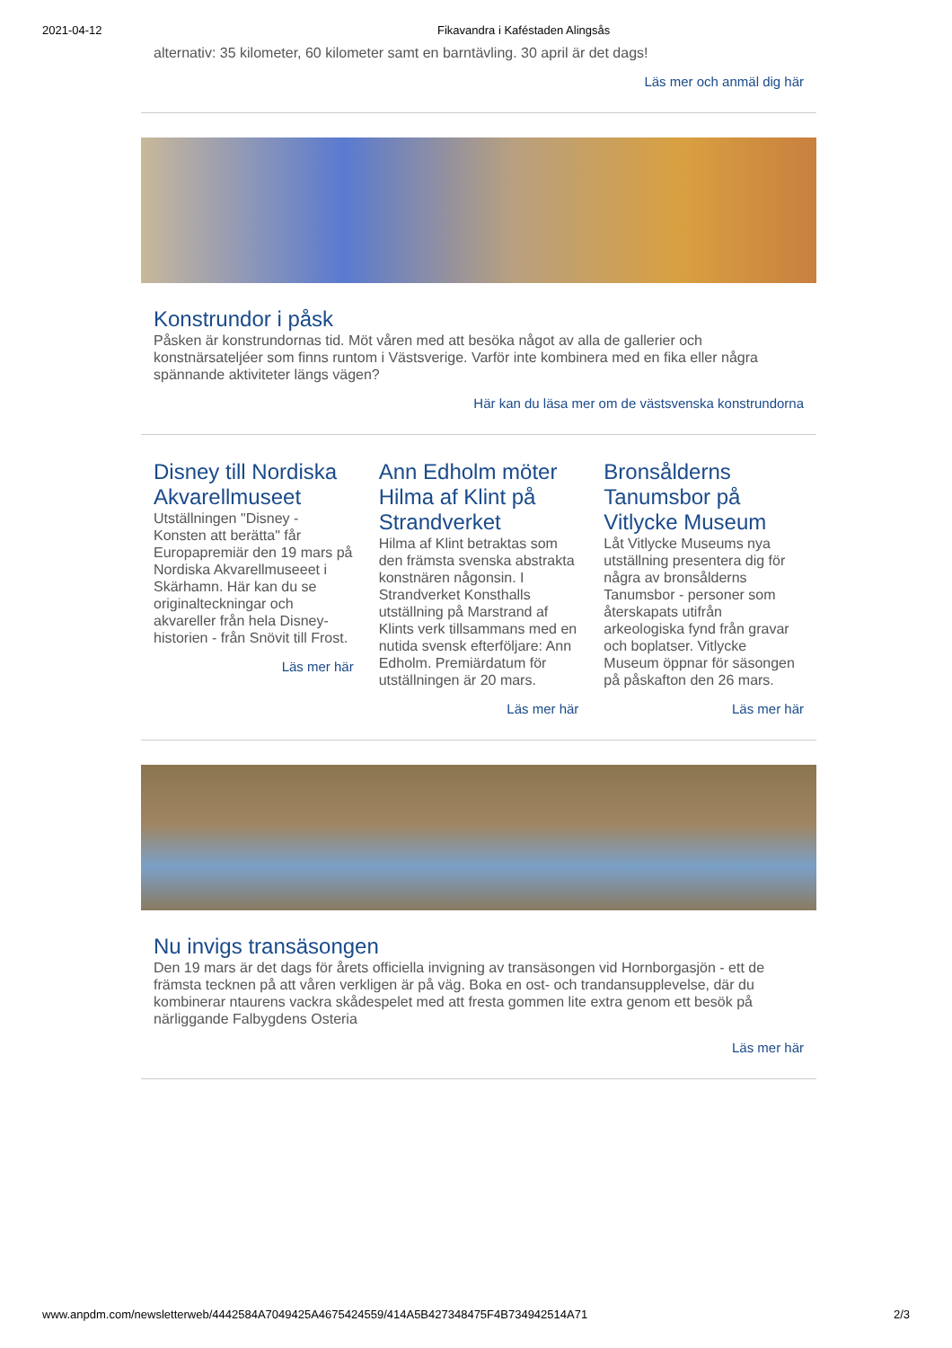2021-04-12 Fikavandra i Kaféstaden Alingsås
alternativ: 35 kilometer, 60 kilometer samt en barntävling. 30 april är det dags!
Läs mer och anmäl dig här
Konstrundor i påsk
Påsken är konstrundornas tid. Möt våren med att besöka något av alla de gallerier och konstnärsateljéer som finns runtom i Västsverige. Varför inte kombinera med en fika eller några spännande aktiviteter längs vägen?
Här kan du läsa mer om de västsvenska konstrundorna
Disney till Nordiska Akvarellmuseet
Utställningen "Disney - Konsten att berätta" får Europapremiär den 19 mars på Nordiska Akvarellmuseeet i Skärhamn. Här kan du se originalteckningar och akvareller från hela Disney-historien - från Snövit till Frost.
Läs mer här
Ann Edholm möter Hilma af Klint på Strandverket
Hilma af Klint betraktas som den främsta svenska abstrakta konstnären någonsin. I Strandverket Konsthalls utställning på Marstrand af Klints verk tillsammans med en nutida svensk efterföljare: Ann Edholm. Premiärdatum för utställningen är 20 mars.
Läs mer här
Bronsålderns Tanumsbor på Vitlycke Museum
Låt Vitlycke Museums nya utställning presentera dig för några av bronsålderns Tanumsbor - personer som återskapats utifrån arkeologiska fynd från gravar och boplatser. Vitlycke Museum öppnar för säsongen på påskafton den 26 mars.
Läs mer här
Nu invigs transäsongen
Den 19 mars är det dags för årets officiella invigning av transäsongen vid Hornborgasjön - ett de främsta tecknen på att våren verkligen är på väg. Boka en ost- och trandansupplevelse, där du kombinerar ntaurens vackra skådespelet med att fresta gommen lite extra genom ett besök på närliggande Falbygdens Osteria
Läs mer här
www.anpdm.com/newsletterweb/4442584A7049425A4675424559/414A5B427348475F4B734942514A71 2/3